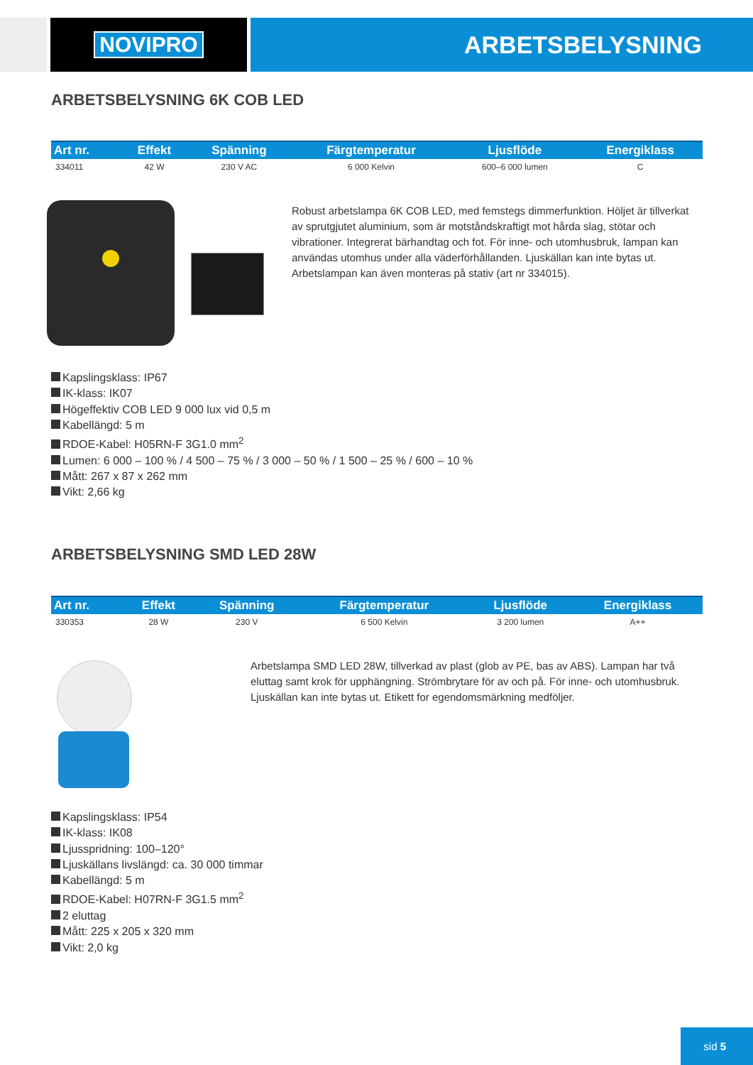NOVIPRO ARBETSBELYSNING
ARBETSBELYSNING 6K COB LED
| Art nr. | Effekt | Spänning | Färgtemperatur | Ljusflöde | Energiklass |
| --- | --- | --- | --- | --- | --- |
| 334011 | 42 W | 230 V AC | 6 000 Kelvin | 600–6 000 lumen | C |
Robust arbetslampa 6K COB LED, med femstegs dimmerfunktion. Höljet är tillverkat av sprutgjutet aluminium, som är motståndskraftigt mot hårda slag, stötar och vibrationer. Integrerat bärhandtag och fot. För inne- och utomhusbruk, lampan kan användas utomhus under alla väderförhållanden. Ljuskällan kan inte bytas ut. Arbetslampan kan även monteras på stativ (art nr 334015).
Kapslingsklass: IP67
IK-klass: IK07
Högeffektiv COB LED 9 000 lux vid 0,5 m
Kabellängd: 5 m
RDOE-Kabel: H05RN-F 3G1.0 mm<sup>2</sup>
Lumen: 6 000 – 100 % / 4 500 – 75 % / 3 000 – 50 % / 1 500 – 25 % / 600 – 10 %
Mått: 267 x 87 x 262 mm
Vikt: 2,66 kg
ARBETSBELYSNING SMD LED 28W
| Art nr. | Effekt | Spänning | Färgtemperatur | Ljusflöde | Energiklass |
| --- | --- | --- | --- | --- | --- |
| 330353 | 28 W | 230 V | 6 500 Kelvin | 3 200 lumen | A++ |
Arbetslampa SMD LED 28W, tillverkad av plast (glob av PE, bas av ABS). Lampan har två eluttag samt krok för upphängning. Strömbrytare för av och på. För inne- och utomhusbruk. Ljuskällan kan inte bytas ut. Etikett for egendomsmärkning medföljer.
Kapslingsklass: IP54
IK-klass: IK08
Ljusspridning: 100–120°
Ljuskällans livslängd: ca. 30 000 timmar
Kabellängd: 5 m
RDOE-Kabel: H07RN-F 3G1.5 mm<sup>2</sup>
2 eluttag
Mått: 225 x 205 x 320 mm
Vikt: 2,0 kg
sid 5